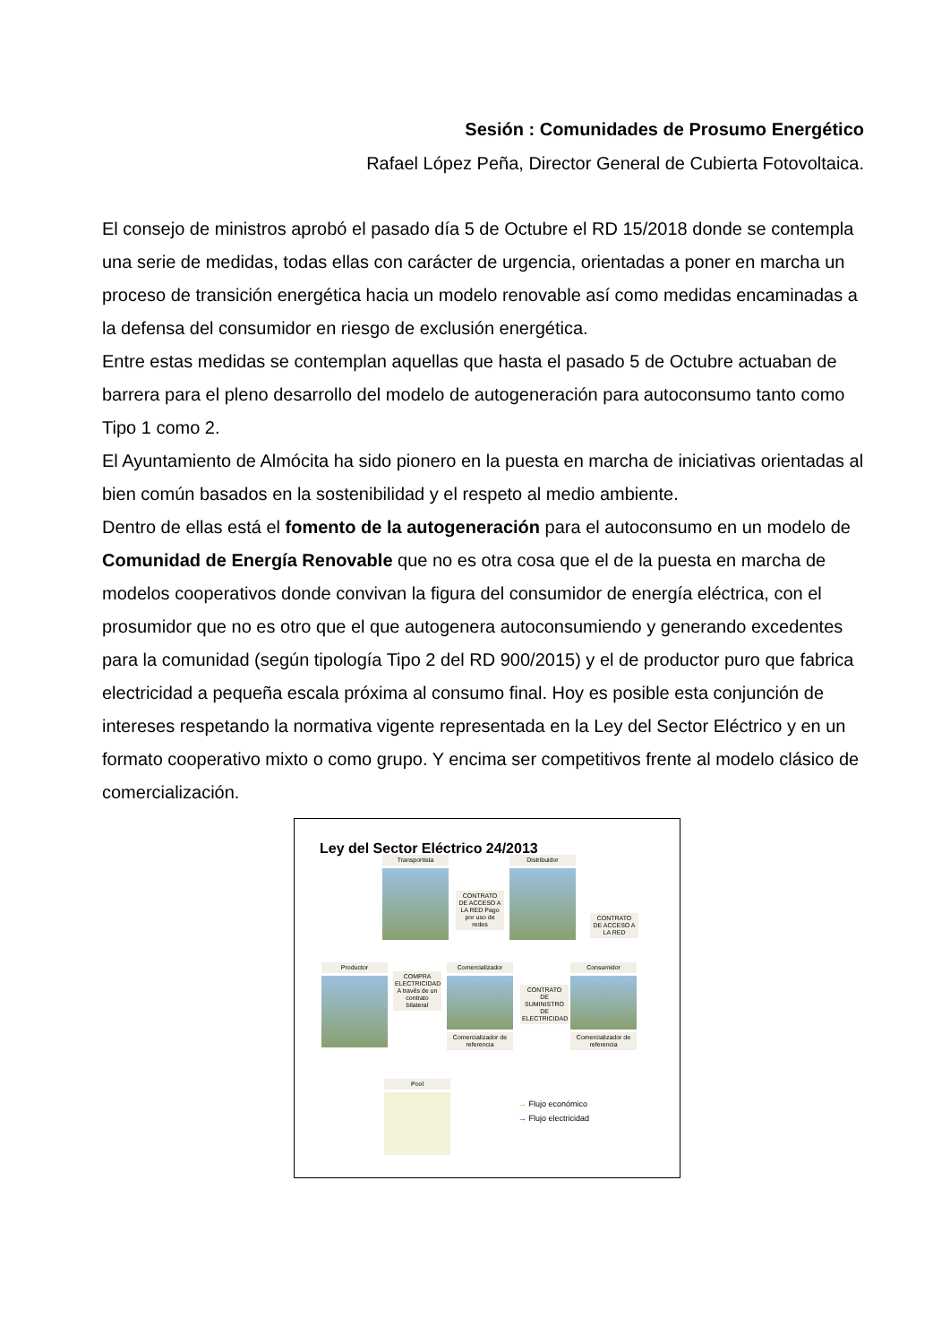Sesión : Comunidades de Prosumo Energético
Rafael López Peña, Director General de Cubierta Fotovoltaica.
El consejo de ministros aprobó el pasado día 5 de Octubre el RD 15/2018 donde se contempla una serie de medidas, todas ellas con carácter de urgencia, orientadas a poner en marcha un proceso de transición energética hacia un modelo renovable así como medidas encaminadas a la defensa del consumidor en riesgo de exclusión energética.
Entre estas medidas se contemplan aquellas que hasta el pasado 5 de Octubre actuaban de barrera para el pleno desarrollo del modelo de autogeneración para autoconsumo tanto como Tipo 1 como 2.
El Ayuntamiento de Almócita ha sido pionero en la puesta en marcha de iniciativas orientadas al bien común basados en la sostenibilidad y el respeto al medio ambiente.
Dentro de ellas está el fomento de la autogeneración para el autoconsumo en un modelo de Comunidad de Energía Renovable que no es otra cosa que el de la puesta en marcha de modelos cooperativos donde convivan la figura del consumidor de energía eléctrica, con el prosumidor que no es otro que el que autogenera autoconsumiendo y generando excedentes para la comunidad (según tipología Tipo 2 del RD 900/2015) y el de productor puro que fabrica electricidad a pequeña escala próxima al consumo final. Hoy es posible esta conjunción de intereses respetando la normativa vigente representada en la Ley del Sector Eléctrico y en un formato cooperativo mixto o como grupo. Y encima ser competitivos frente al modelo clásico de comercialización.
Ley del Sector Eléctrico 24/2013
Transportista Distribuidor
CONTRATO DE ACCESO A LA RED Pago por uso de redes
CONTRATO DE ACCESO A LA RED
Productor
COMPRA ELECTRICIDAD A través de un contrato bilateral
Comercializador
Comercializador de referencia
CONTRATO DE SUMINISTRO DE ELECTRICIDAD
Consumidor
Comercializador de referencia
Pool
→ Flujo económico
→ Flujo electricidad